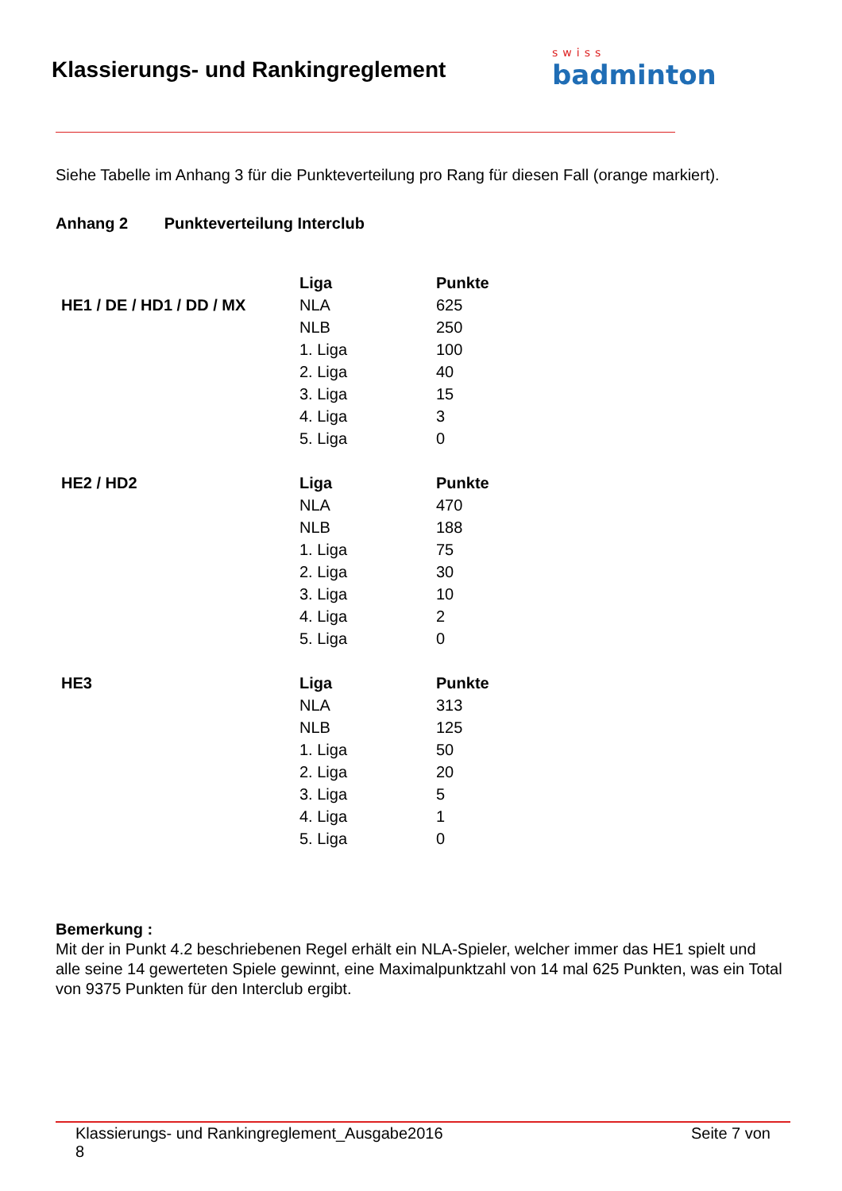Klassierungs- und Rankingreglement
swiss
badminton
Siehe Tabelle im Anhang 3 für die Punkteverteilung pro Rang für diesen Fall (orange markiert).
Anhang 2 Punkteverteilung Interclub
| | Liga | Punkte |
| HE1 / DE / HD1 / DD / MX | NLA | 625 |
| | NLB | 250 |
| | 1. Liga | 100 |
| | 2. Liga | 40 |
| | 3. Liga | 15 |
| | 4. Liga | 3 |
| | 5. Liga | 0 |
| HE2 / HD2 | Liga | Punkte |
| | NLA | 470 |
| | NLB | 188 |
| | 1. Liga | 75 |
| | 2. Liga | 30 |
| | 3. Liga | 10 |
| | 4. Liga | 2 |
| | 5. Liga | 0 |
| HE3 | Liga | Punkte |
| | NLA | 313 |
| | NLB | 125 |
| | 1. Liga | 50 |
| | 2. Liga | 20 |
| | 3. Liga | 5 |
| | 4. Liga | 1 |
| | 5. Liga | 0 |
Bemerkung :
Mit der in Punkt 4.2 beschriebenen Regel erhält ein NLA-Spieler, welcher immer das HE1 spielt und alle seine 14 gewerteten Spiele gewinnt, eine Maximalpunktzahl von 14 mal 625 Punkten, was ein Total von 9375 Punkten für den Interclub ergibt.
Klassierungs- und Rankingreglement_Ausgabe2016
8 Seite 7 von